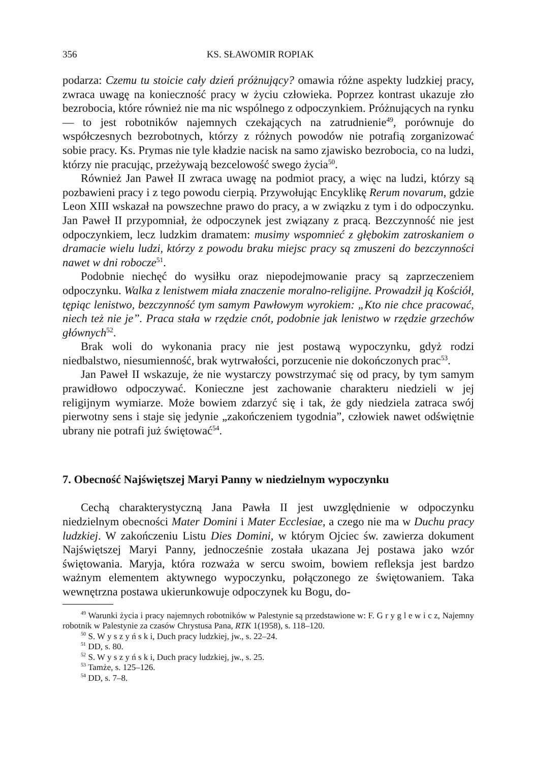356 KS. SŁAWOMIR ROPIAK
podarza: Czemu tu stoicie cały dzień próżnujący? omawia różne aspekty ludzkiej pracy, zwraca uwagę na konieczność pracy w życiu człowieka. Poprzez kontrast ukazuje zło bezrobocia, które również nie ma nic wspólnego z odpoczynkiem. Próżnujących na rynku — to jest robotników najemnych czekających na zatrudnienie<sup>49</sup>, porównuje do współczesnych bezrobotnych, którzy z różnych powodów nie potrafią zorganizować sobie pracy. Ks. Prymas nie tyle kładzie nacisk na samo zjawisko bezrobocia, co na ludzi, którzy nie pracując, przeżywają bezcelowość swego życia<sup>50</sup>.
Również Jan Paweł II zwraca uwagę na podmiot pracy, a więc na ludzi, którzy są pozbawieni pracy i z tego powodu cierpią. Przywołując Encyklikę Rerum novarum, gdzie Leon XIII wskazał na powszechne prawo do pracy, a w związku z tym i do odpoczynku. Jan Paweł II przypomniał, że odpoczynek jest związany z pracą. Bezczynność nie jest odpoczynkiem, lecz ludzkim dramatem: musimy wspomnieć z głębokim zatroskaniem o dramacie wielu ludzi, którzy z powodu braku miejsc pracy są zmuszeni do bezczynności nawet w dni robocze<sup>51</sup>.
Podobnie niechęć do wysiłku oraz niepodejmowanie pracy są zaprzeczeniem odpoczynku. Walka z lenistwem miała znaczenie moralno-religijne. Prowadził ją Kościół, tępiąc lenistwo, bezczynność tym samym Pawłowym wyrokiem: „Kto nie chce pracować, niech też nie je”. Praca stała w rzędzie cnót, podobnie jak lenistwo w rzędzie grzechów głównych<sup>52</sup>.
Brak woli do wykonania pracy nie jest postawą wypoczynku, gdyż rodzi niedbalstwo, niesumienność, brak wytrwałości, porzucenie nie dokończonych prac<sup>53</sup>.
Jan Paweł II wskazuje, że nie wystarczy powstrzymać się od pracy, by tym samym prawidłowo odpoczywać. Konieczne jest zachowanie charakteru niedzieli w jej religijnym wymiarze. Może bowiem zdarzyć się i tak, że gdy niedziela zatraca swój pierwotny sens i staje się jedynie „zakończeniem tygodnia”, człowiek nawet odświętnie ubrany nie potrafi już świętować<sup>54</sup>.
7. Obecność Najświętszej Maryi Panny w niedzielnym wypoczynku
Cechą charakterystyczną Jana Pawła II jest uwzględnienie w odpoczynku niedzielnym obecności Mater Domini i Mater Ecclesiae, a czego nie ma w Duchu pracy ludzkiej. W zakończeniu Listu Dies Domini, w którym Ojciec św. zawierza dokument Najświętszej Maryi Panny, jednocześnie została ukazana Jej postawa jako wzór świętowania. Maryja, która rozważa w sercu swoim, bowiem refleksja jest bardzo ważnym elementem aktywnego wypoczynku, połączonego ze świętowaniem. Taka wewnętrzna postawa ukierunkowuje odpoczynek ku Bogu, do-
<sup>49</sup> Warunki życia i pracy najemnych robotników w Palestynie są przedstawione w: F. G r y g l e w i c z, Najemny robotnik w Palestynie za czasów Chrystusa Pana, RTK 1(1958), s. 118–120.
<sup>50</sup> S. W y s z y ń s k i, Duch pracy ludzkiej, jw., s. 22–24.
<sup>51</sup> DD, s. 80.
<sup>52</sup> S. W y s z y ń s k i, Duch pracy ludzkiej, jw., s. 25.
<sup>53</sup> Tamże, s. 125–126.
<sup>54</sup> DD, s. 7–8.